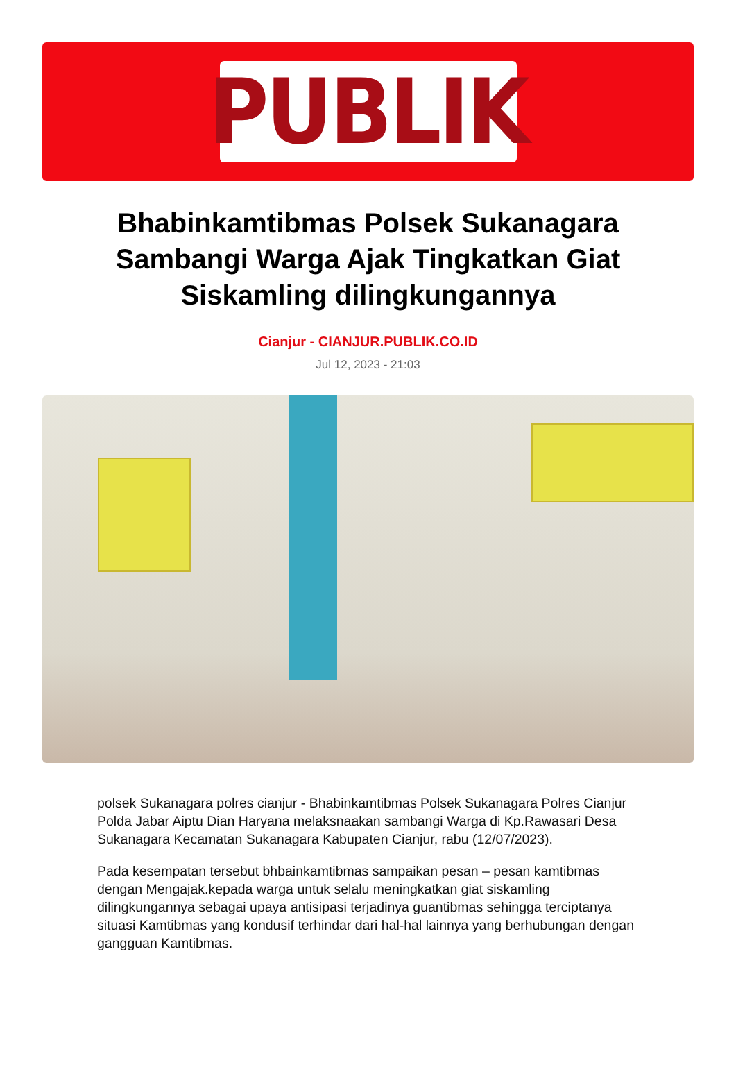PUBLIK
Bhabinkamtibmas Polsek Sukanagara Sambangi Warga Ajak Tingkatkan Giat Siskamling dilingkungannya
Cianjur - CIANJUR.PUBLIK.CO.ID
Jul 12, 2023 - 21:03
polsek Sukanagara polres cianjur - Bhabinkamtibmas Polsek Sukanagara Polres Cianjur Polda Jabar Aiptu Dian Haryana melaksnaakan sambangi Warga di Kp.Rawasari Desa Sukanagara Kecamatan Sukanagara Kabupaten Cianjur, rabu (12/07/2023).
Pada kesempatan tersebut bhbainkamtibmas sampaikan pesan – pesan kamtibmas dengan Mengajak.kepada warga untuk selalu meningkatkan giat siskamling dilingkungannya sebagai upaya antisipasi terjadinya guantibmas sehingga terciptanya situasi Kamtibmas yang kondusif terhindar dari hal-hal lainnya yang berhubungan dengan gangguan Kamtibmas.